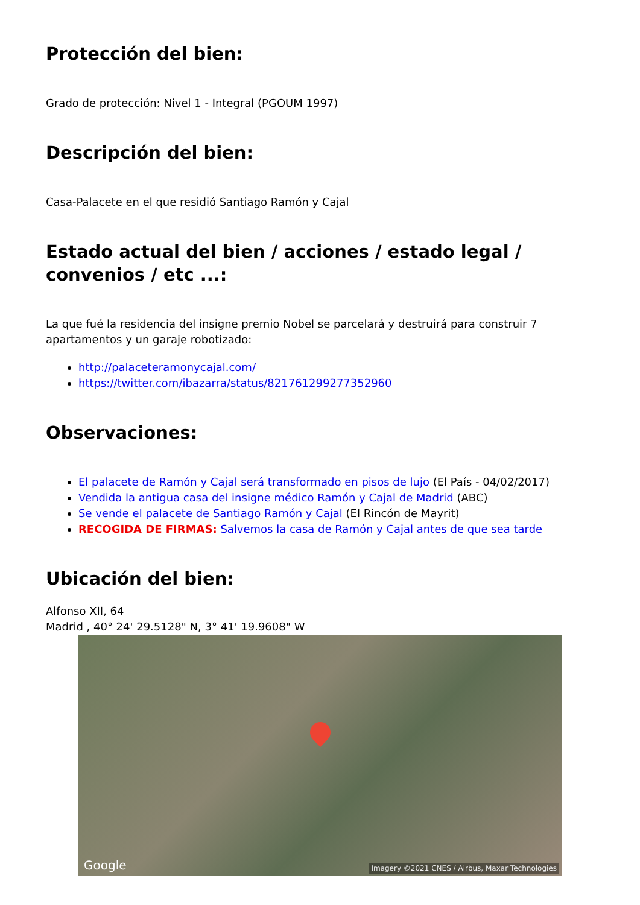Protección del bien:
Grado de protección: Nivel 1 - Integral (PGOUM 1997)
Descripción del bien:
Casa-Palacete en el que residió Santiago Ramón y Cajal
Estado actual del bien / acciones / estado legal / convenios / etc ...:
La que fué la residencia del insigne premio Nobel se parcelará y destruirá para construir 7 apartamentos y un garaje robotizado:
http://palaceteramonycajal.com/
https://twitter.com/ibazarra/status/821761299277352960
Observaciones:
El palacete de Ramón y Cajal será transformado en pisos de lujo (El País - 04/02/2017)
Vendida la antigua casa del insigne médico Ramón y Cajal de Madrid (ABC)
Se vende el palacete de Santiago Ramón y Cajal (El Rincón de Mayrit)
RECOGIDA DE FIRMAS: Salvemos la casa de Ramón y Cajal antes de que sea tarde
Ubicación del bien:
Alfonso XII, 64
Madrid , 40° 24' 29.5128" N, 3° 41' 19.9608" W
Google Imagery ©2021 CNES / Airbus, Maxar Technologies